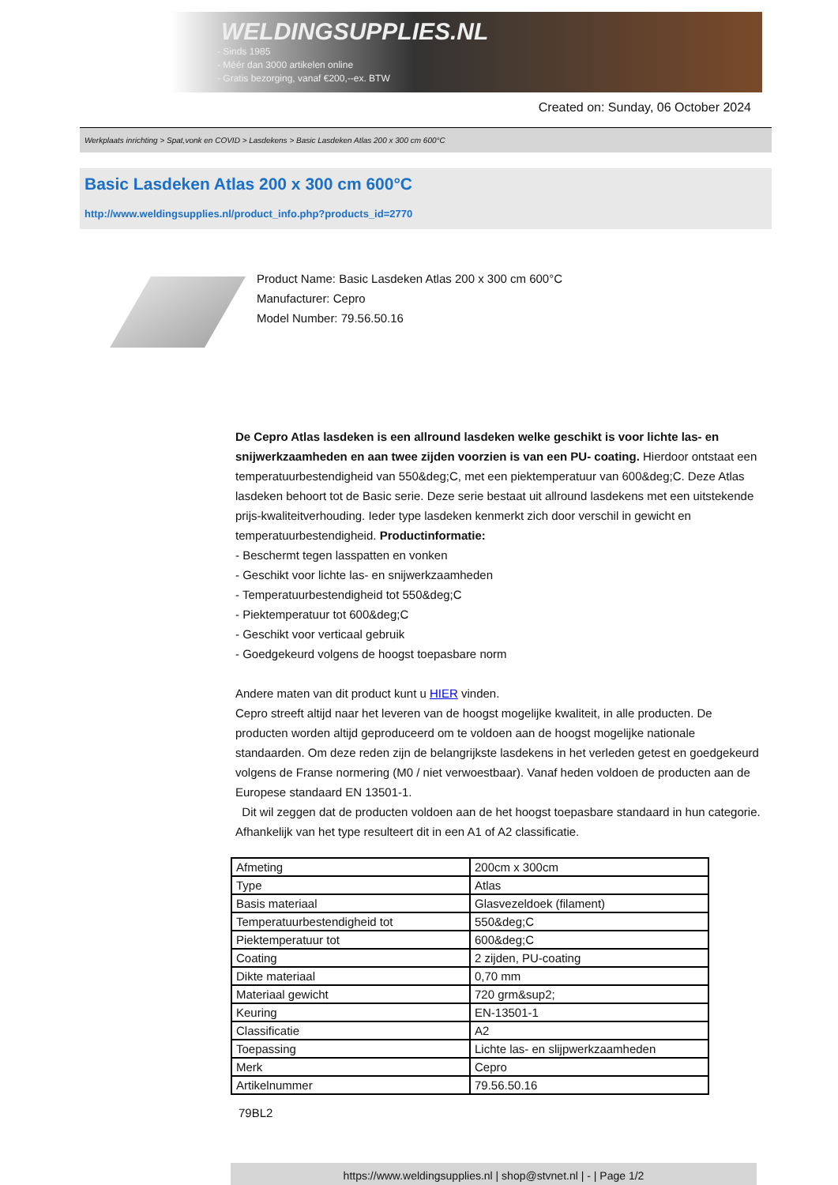WELDINGSUPPLIES.NL
- Sinds 1985
- Méér dan 3000 artikelen online
- Gratis bezorging, vanaf €200,--ex. BTW
Created on: Sunday, 06 October 2024
Werkplaats inrichting > Spat,vonk en COVID > Lasdekens > Basic Lasdeken Atlas 200 x 300 cm 600°C
Basic Lasdeken Atlas 200 x 300 cm 600°C
http://www.weldingsupplies.nl/product_info.php?products_id=2770
Product Name: Basic Lasdeken Atlas 200 x 300 cm 600°C
Manufacturer: Cepro
Model Number: 79.56.50.16
De Cepro Atlas lasdeken is een allround lasdeken welke geschikt is voor lichte las- en snijwerkzaamheden en aan twee zijden voorzien is van een PU- coating. Hierdoor ontstaat een temperatuurbestendigheid van 550&deg;C, met een piektemperatuur van 600&deg;C. Deze Atlas lasdeken behoort tot de Basic serie. Deze serie bestaat uit allround lasdekens met een uitstekende prijs-kwaliteitverhouding. Ieder type lasdeken kenmerkt zich door verschil in gewicht en temperatuurbestendigheid. Productinformatie:
- Beschermt tegen lasspatten en vonken
- Geschikt voor lichte las- en snijwerkzaamheden
- Temperatuurbestendigheid tot 550&deg;C
- Piektemperatuur tot 600&deg;C
- Geschikt voor verticaal gebruik
- Goedgekeurd volgens de hoogst toepasbare norm
Andere maten van dit product kunt u HIER vinden.
Cepro streeft altijd naar het leveren van de hoogst mogelijke kwaliteit, in alle producten. De producten worden altijd geproduceerd om te voldoen aan de hoogst mogelijke nationale standaarden. Om deze reden zijn de belangrijkste lasdekens in het verleden getest en goedgekeurd volgens de Franse normering (M0 / niet verwoestbaar). Vanaf heden voldoen de producten aan de Europese standaard EN 13501-1.
Dit wil zeggen dat de producten voldoen aan de het hoogst toepasbare standaard in hun categorie. Afhankelijk van het type resulteert dit in een A1 of A2 classificatie.
| Afmeting | 200cm x 300cm |
| Type | Atlas |
| Basis materiaal | Glasvezeldoek (filament) |
| Temperatuurbestendigheid tot | 550&deg;C |
| Piektemperatuur tot | 600&deg;C |
| Coating | 2 zijden, PU-coating |
| Dikte materiaal | 0,70 mm |
| Materiaal gewicht | 720 grm&sup2; |
| Keuring | EN-13501-1 |
| Classificatie | A2 |
| Toepassing | Lichte las- en slijpwerkzaamheden |
| Merk | Cepro |
| Artikelnummer | 79.56.50.16 |
79BL2
https://www.weldingsupplies.nl | shop@stvnet.nl | - | Page 1/2